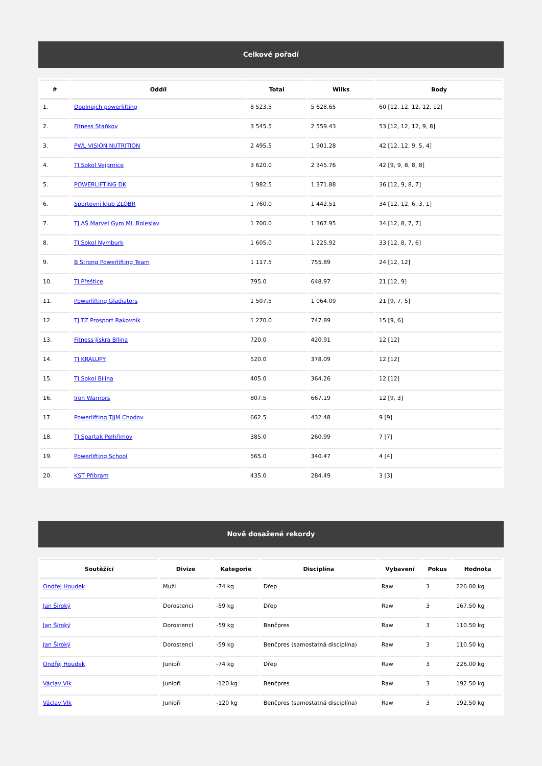Celkové pořadí
| # | Oddíl | Total | Wilks | Body |
| --- | --- | --- | --- | --- |
| 1. | Doplnejch powerlifting | 8 523.5 | 5 628.65 | 60 [12, 12, 12, 12, 12] |
| 2. | Fitness Staňkov | 3 545.5 | 2 559.43 | 53 [12, 12, 12, 9, 8] |
| 3. | PWL VISION NUTRITION | 2 495.5 | 1 901.28 | 42 [12, 12, 9, 5, 4] |
| 4. | TJ Sokol Vejprnice | 3 620.0 | 2 345.76 | 42 [9, 9, 8, 8, 8] |
| 5. | POWERLIFTING DK | 1 982.5 | 1 371.88 | 36 [12, 9, 8, 7] |
| 6. | Sportovní klub ZLOBR | 1 760.0 | 1 442.51 | 34 [12, 12, 6, 3, 1] |
| 7. | TJ AŠ Marvel Gym Ml. Boleslav | 1 700.0 | 1 367.95 | 34 [12, 8, 7, 7] |
| 8. | TJ Sokol Nymburk | 1 605.0 | 1 225.92 | 33 [12, 8, 7, 6] |
| 9. | B Strong Powerlifting Team | 1 117.5 | 755.89 | 24 [12, 12] |
| 10. | TJ Přeštice | 795.0 | 648.97 | 21 [12, 9] |
| 11. | Powerlifting Gladiators | 1 507.5 | 1 064.09 | 21 [9, 7, 5] |
| 12. | TJ TZ Prosport Rakovník | 1 270.0 | 747.89 | 15 [9, 6] |
| 13. | Fitness Jiskra Bílina | 720.0 | 420.91 | 12 [12] |
| 14. | TJ KRALUPY | 520.0 | 378.09 | 12 [12] |
| 15. | TJ Sokol Bílina | 405.0 | 364.26 | 12 [12] |
| 16. | Iron Warriors | 807.5 | 667.19 | 12 [9, 3] |
| 17. | Powerlifting TJJM Chodov | 662.5 | 432.48 | 9 [9] |
| 18. | TJ Spartak Pelhřimov | 385.0 | 260.99 | 7 [7] |
| 19. | Powerlifting School | 565.0 | 340.47 | 4 [4] |
| 20. | KST Příbram | 435.0 | 284.49 | 3 [3] |
Nově dosažené rekordy
| Soutěžící | Divize | Kategorie | Disciplína | Vybavení | Pokus | Hodnota |
| --- | --- | --- | --- | --- | --- | --- |
| Ondřej Houdek | Muži | -74 kg | Dřep | Raw | 3 | 226.00 kg |
| Jan Široký | Dorostenci | -59 kg | Dřep | Raw | 3 | 167.50 kg |
| Jan Široký | Dorostenci | -59 kg | Benčpres | Raw | 3 | 110.50 kg |
| Jan Široký | Dorostenci | -59 kg | Benčpres (samostatná disciplína) | Raw | 3 | 110.50 kg |
| Ondřej Houdek | Junioři | -74 kg | Dřep | Raw | 3 | 226.00 kg |
| Václav Vlk | Junioři | -120 kg | Benčpres | Raw | 3 | 192.50 kg |
| Václav Vlk | Junioři | -120 kg | Benčpres (samostatná disciplína) | Raw | 3 | 192.50 kg |